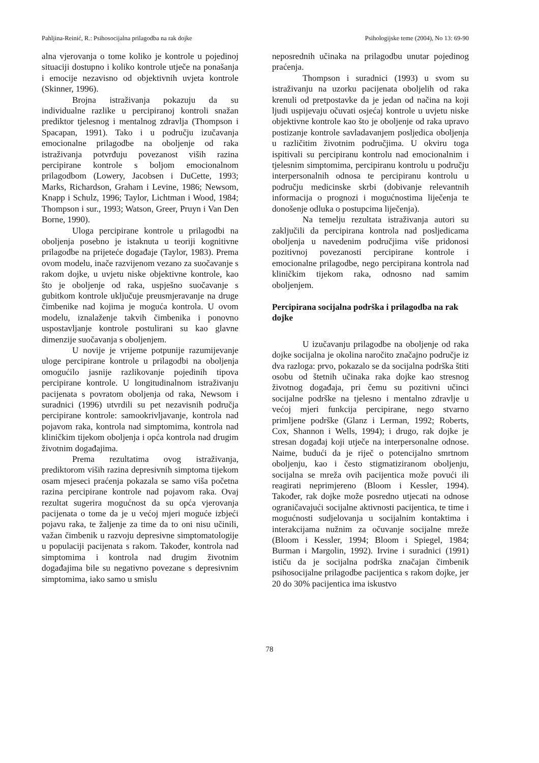Pahljina-Reinić, R.: Psihosocijalna prilagodba na rak dojke Psihologijske teme (2004), No 13: 69-90
alna vjerovanja o tome koliko je kontrole u pojedinoj situaciji dostupno i koliko kontrole utječe na ponašanja i emocije nezavisno od objektivnih uvjeta kontrole (Skinner, 1996).
Brojna istraživanja pokazuju da su individualne razlike u percipiranoj kontroli snažan prediktor tjelesnog i mentalnog zdravlja (Thompson i Spacapan, 1991). Tako i u području izučavanja emocionalne prilagodbe na oboljenje od raka istraživanja potvrđuju povezanost viših razina percipirane kontrole s boljom emocionalnom prilagodbom (Lowery, Jacobsen i DuCette, 1993; Marks, Richardson, Graham i Levine, 1986; Newsom, Knapp i Schulz, 1996; Taylor, Lichtman i Wood, 1984; Thompson i sur., 1993; Watson, Greer, Pruyn i Van Den Borne, 1990).
Uloga percipirane kontrole u prilagodbi na oboljenja posebno je istaknuta u teoriji kognitivne prilagodbe na prijeteće događaje (Taylor, 1983). Prema ovom modelu, inače razvijenom vezano za suočavanje s rakom dojke, u uvjetu niske objektivne kontrole, kao što je oboljenje od raka, uspješno suočavanje s gubitkom kontrole uključuje preusmjeravanje na druge čimbenike nad kojima je moguća kontrola. U ovom modelu, iznalaženje takvih čimbenika i ponovno uspostavljanje kontrole postulirani su kao glavne dimenzije suočavanja s oboljenjem.
U novije je vrijeme potpunije razumijevanje uloge percipirane kontrole u prilagodbi na oboljenja omogućilo jasnije razlikovanje pojedinih tipova percipirane kontrole. U longitudinalnom istraživanju pacijenata s povratom oboljenja od raka, Newsom i suradnici (1996) utvrdili su pet nezavisnih područja percipirane kontrole: samookrivljavanje, kontrola nad pojavom raka, kontrola nad simptomima, kontrola nad kliničkim tijekom oboljenja i opća kontrola nad drugim životnim događajima.
Prema rezultatima ovog istraživanja, prediktorom viših razina depresivnih simptoma tijekom osam mjeseci praćenja pokazala se samo viša početna razina percipirane kontrole nad pojavom raka. Ovaj rezultat sugerira mogućnost da su opća vjerovanja pacijenata o tome da je u većoj mjeri moguće izbjeći pojavu raka, te žaljenje za time da to oni nisu učinili, važan čimbenik u razvoju depresivne simptomatologije u populaciji pacijenata s rakom. Također, kontrola nad simptomima i kontrola nad drugim životnim događajima bile su negativno povezane s depresivnim simptomima, iako samo u smislu
neposrednih učinaka na prilagodbu unutar pojedinog praćenja.
Thompson i suradnici (1993) u svom su istraživanju na uzorku pacijenata oboljelih od raka krenuli od pretpostavke da je jedan od načina na koji ljudi uspijevaju očuvati osjećaj kontrole u uvjetu niske objektivne kontrole kao što je oboljenje od raka upravo postizanje kontrole savladavanjem posljedica oboljenja u različitim životnim područjima. U okviru toga ispitivali su percipiranu kontrolu nad emocionalnim i tjelesnim simptomima, percipiranu kontrolu u području interpersonalnih odnosa te percipiranu kontrolu u području medicinske skrbi (dobivanje relevantnih informacija o prognozi i mogućnostima liječenja te donošenje odluka o postupcima liječenja).
Na temelju rezultata istraživanja autori su zaključili da percipirana kontrola nad posljedicama oboljenja u navedenim područjima više pridonosi pozitivnoj povezanosti percipirane kontrole i emocionalne prilagodbe, nego percipirana kontrola nad kliničkim tijekom raka, odnosno nad samim oboljenjem.
Percipirana socijalna podrška i prilagodba na rak dojke
U izučavanju prilagodbe na oboljenje od raka dojke socijalna je okolina naročito značajno područje iz dva razloga: prvo, pokazalo se da socijalna podrška štiti osobu od štetnih učinaka raka dojke kao stresnog životnog događaja, pri čemu su pozitivni učinci socijalne podrške na tjelesno i mentalno zdravlje u većoj mjeri funkcija percipirane, nego stvarno primljene podrške (Glanz i Lerman, 1992; Roberts, Cox, Shannon i Wells, 1994); i drugo, rak dojke je stresan događaj koji utječe na interpersonalne odnose. Naime, budući da je riječ o potencijalno smrtnom oboljenju, kao i često stigmatiziranom oboljenju, socijalna se mreža ovih pacijentica može povući ili reagirati neprimjereno (Bloom i Kessler, 1994). Također, rak dojke može posredno utjecati na odnose ograničavajući socijalne aktivnosti pacijentica, te time i mogućnosti sudjelovanja u socijalnim kontaktima i interakcijama nužnim za očuvanje socijalne mreže (Bloom i Kessler, 1994; Bloom i Spiegel, 1984; Burman i Margolin, 1992). Irvine i suradnici (1991) ističu da je socijalna podrška značajan čimbenik psihosocijalne prilagodbe pacijentica s rakom dojke, jer 20 do 30% pacijentica ima iskustvo
78